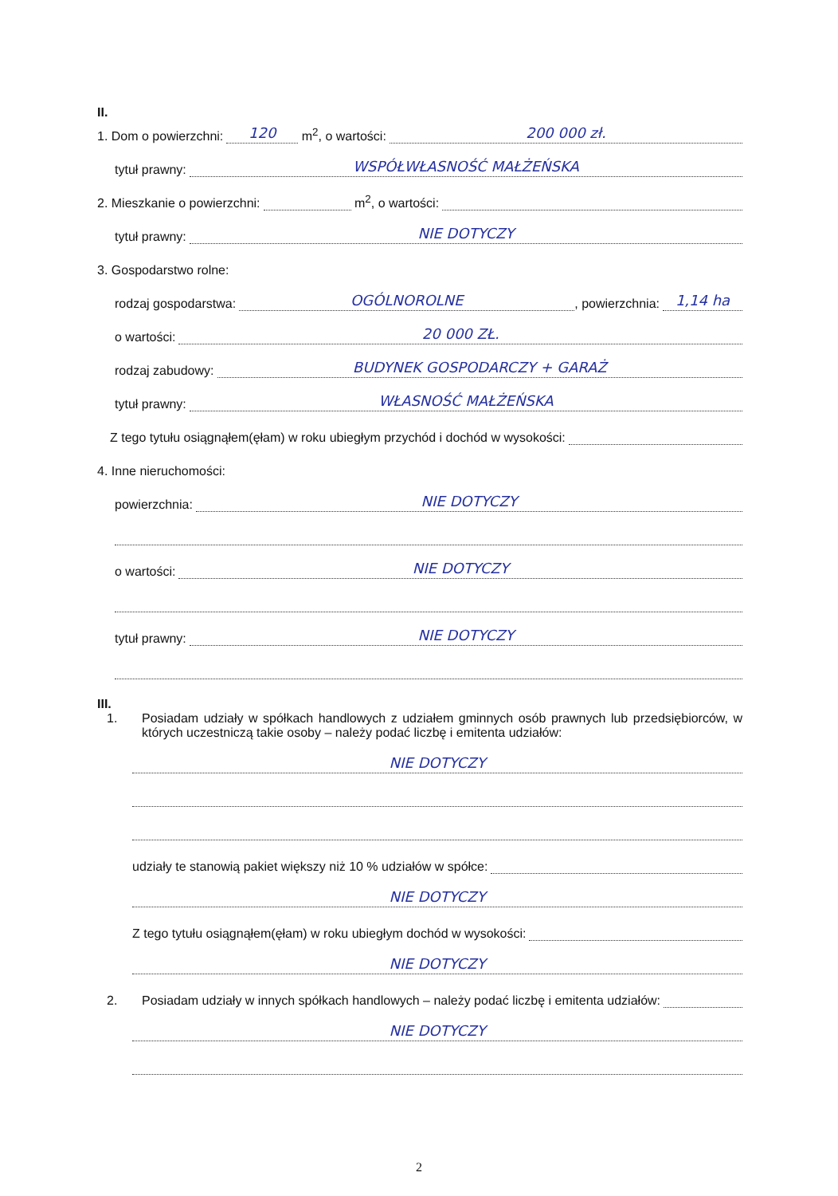II.
1. Dom o powierzchni: 120 m<sup>2</sup>, o wartości: 200 000 zł.
tytuł prawny: WSPÓŁWŁASNOŚĆ MAŁŻEŃSKA
2. Mieszkanie o powierzchni: m<sup>2</sup>, o wartości:
tytuł prawny: NIE DOTYCZY
3. Gospodarstwo rolne:
rodzaj gospodarstwa: OGÓLNOROLNE, powierzchnia: 1,14 ha
o wartości: 20 000 ZŁ.
rodzaj zabudowy: BUDYNEK GOSPODARCZY + GARAŻ
tytuł prawny: WŁASNOŚĆ MAŁŻEŃSKA
Z tego tytułu osiągnąłem(ęłam) w roku ubiegłym przychód i dochód w wysokości:
4. Inne nieruchomości:
powierzchnia: NIE DOTYCZY
o wartości: NIE DOTYCZY
tytuł prawny: NIE DOTYCZY
III.
1. Posiadam udziały w spółkach handlowych z udziałem gminnych osób prawnych lub przedsiębiorców, w których uczestniczą takie osoby – należy podać liczbę i emitenta udziałów:
NIE DOTYCZY
udziały te stanowią pakiet większy niż 10 % udziałów w spółce:
NIE DOTYCZY
Z tego tytułu osiągnąłem(ęłam) w roku ubiegłym dochód w wysokości:
NIE DOTYCZY
2. Posiadam udziały w innych spółkach handlowych – należy podać liczbę i emitenta udziałów:
NIE DOTYCZY
2